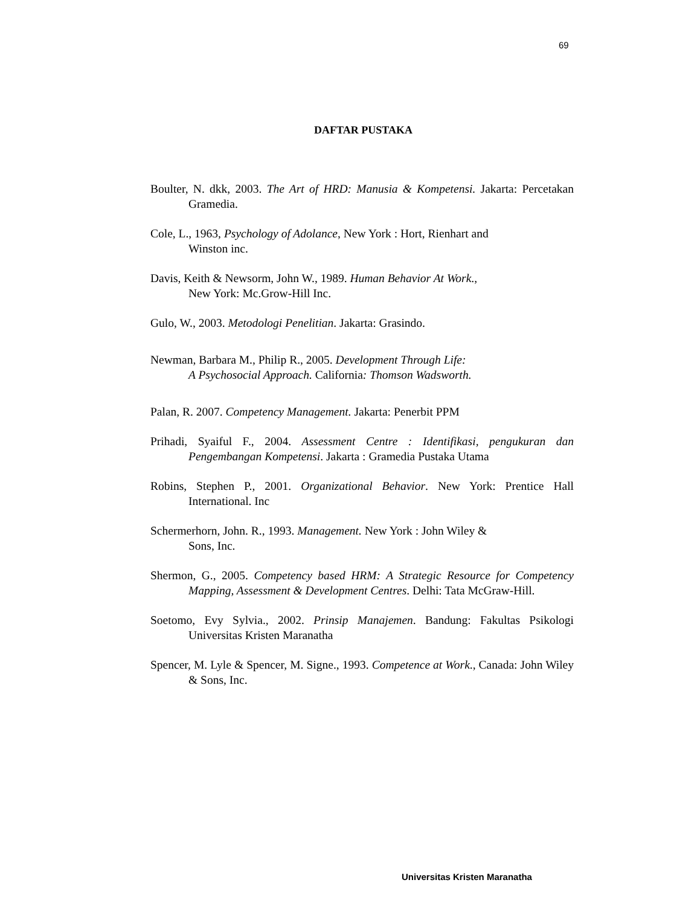69
DAFTAR PUSTAKA
Boulter, N. dkk, 2003. The Art of HRD: Manusia & Kompetensi. Jakarta: Percetakan Gramedia.
Cole, L., 1963, Psychology of Adolance, New York : Hort, Rienhart and
Winston inc.
Davis, Keith & Newsorm, John W., 1989. Human Behavior At Work.,
New York: Mc.Grow-Hill Inc.
Gulo, W., 2003. Metodologi Penelitian. Jakarta: Grasindo.
Newman, Barbara M., Philip R., 2005. Development Through Life:
A Psychosocial Approach. California: Thomson Wadsworth.
Palan, R. 2007. Competency Management. Jakarta: Penerbit PPM
Prihadi, Syaiful F., 2004. Assessment Centre : Identifikasi, pengukuran dan Pengembangan Kompetensi. Jakarta : Gramedia Pustaka Utama
Robins, Stephen P., 2001. Organizational Behavior. New York: Prentice Hall International. Inc
Schermerhorn, John. R., 1993. Management. New York : John Wiley &
Sons, Inc.
Shermon, G., 2005. Competency based HRM: A Strategic Resource for Competency Mapping, Assessment & Development Centres. Delhi: Tata McGraw-Hill.
Soetomo, Evy Sylvia., 2002. Prinsip Manajemen. Bandung: Fakultas Psikologi Universitas Kristen Maranatha
Spencer, M. Lyle & Spencer, M. Signe., 1993. Competence at Work., Canada: John Wiley & Sons, Inc.
Universitas Kristen Maranatha